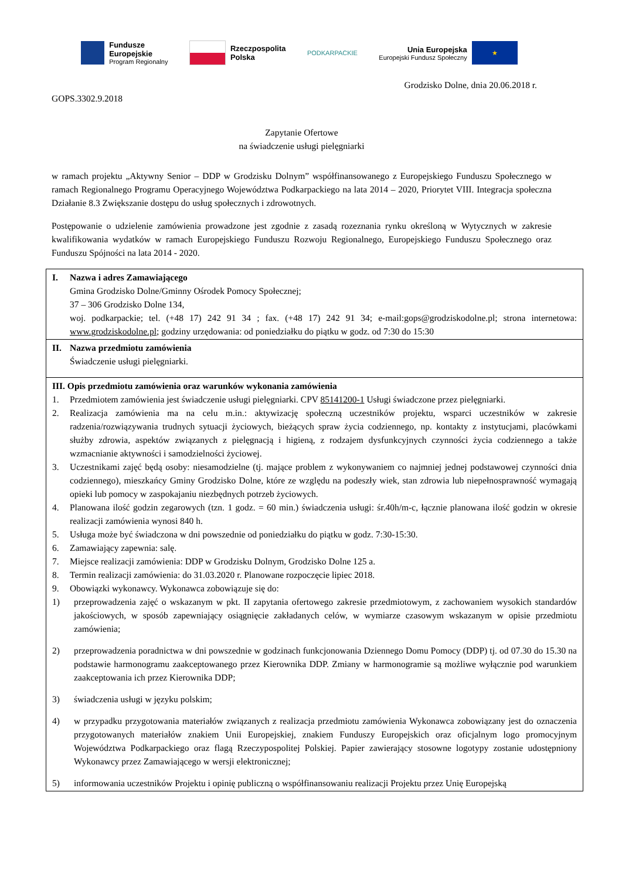Fundusze
Europejskie
Program Regionalny
Rzeczpospolita
Polska
PODKARPACKIE
Unia Europejska
Europejski Fundusz Społeczny
★
Grodzisko Dolne, dnia 20.06.2018 r.
GOPS.3302.9.2018
Zapytanie Ofertowe
na świadczenie usługi pielęgniarki
w ramach projektu „Aktywny Senior – DDP w Grodzisku Dolnym” współfinansowanego z Europejskiego Funduszu Społecznego w ramach Regionalnego Programu Operacyjnego Województwa Podkarpackiego na lata 2014 – 2020, Priorytet VIII. Integracja społeczna Działanie 8.3 Zwiększanie dostępu do usług społecznych i zdrowotnych.
Postępowanie o udzielenie zamówienia prowadzone jest zgodnie z zasadą rozeznania rynku określoną w Wytycznych w zakresie kwalifikowania wydatków w ramach Europejskiego Funduszu Rozwoju Regionalnego, Europejskiego Funduszu Społecznego oraz Funduszu Spójności na lata 2014 - 2020.
| I. Nazwa i adres Zamawiającego Gmina Grodzisko Dolne/Gminny Ośrodek Pomocy Społecznej; 37 – 306 Grodzisko Dolne 134, woj. podkarpackie; tel. (+48 17) 242 91 34 ; fax. (+48 17) 242 91 34; e-mail:gops@grodziskodolne.pl; strona internetowa: www.grodziskodolne.pl ; godziny urzędowania: od poniedziałku do piątku w godz. od 7:30 do 15:30 |
| II. Nazwa przedmiotu zamówienia Świadczenie usługi pielęgniarki. |
| III. Opis przedmiotu zamówienia oraz warunków wykonania zamówienia 1. Przedmiotem zamówienia jest świadczenie usługi pielęgniarki. CPV 85141200-1 Usługi świadczone przez pielęgniarki. 2. Realizacja zamówienia ma na celu m.in.: aktywizację społeczną uczestników projektu, wsparci uczestników w zakresie radzenia/rozwiązywania trudnych sytuacji życiowych, bieżących spraw życia codziennego, np. kontakty z instytucjami, placówkami służby zdrowia, aspektów związanych z pielęgnacją i higieną, z rodzajem dysfunkcyjnych czynności życia codziennego a także wzmacnianie aktywności i samodzielności życiowej. 3. Uczestnikami zajęć będą osoby: niesamodzielne (tj. mające problem z wykonywaniem co najmniej jednej podstawowej czynności dnia codziennego), mieszkańcy Gminy Grodzisko Dolne, które ze względu na podeszły wiek, stan zdrowia lub niepełnosprawność wymagają opieki lub pomocy w zaspokajaniu niezbędnych potrzeb życiowych. 4. Planowana ilość godzin zegarowych (tzn. 1 godz. = 60 min.) świadczenia usługi: śr.40h/m-c, łącznie planowana ilość godzin w okresie realizacji zamówienia wynosi 840 h. 5. Usługa może być świadczona w dni powszednie od poniedziałku do piątku w godz. 7:30-15:30. 6. Zamawiający zapewnia: salę. 7. Miejsce realizacji zamówienia: DDP w Grodzisku Dolnym, Grodzisko Dolne 125 a. 8. Termin realizacji zamówienia: do 31.03.2020 r. Planowane rozpoczęcie lipiec 2018. 9. Obowiązki wykonawcy. Wykonawca zobowiązuje się do: 1) przeprowadzenia zajęć o wskazanym w pkt. II zapytania ofertowego zakresie przedmiotowym, z zachowaniem wysokich standardów jakościowych, w sposób zapewniający osiągnięcie zakładanych celów, w wymiarze czasowym wskazanym w opisie przedmiotu zamówienia; 2) przeprowadzenia poradnictwa w dni powszednie w godzinach funkcjonowania Dziennego Domu Pomocy (DDP) tj. od 07.30 do 15.30 na podstawie harmonogramu zaakceptowanego przez Kierownika DDP. Zmiany w harmonogramie są możliwe wyłącznie pod warunkiem zaakceptowania ich przez Kierownika DDP; 3) świadczenia usługi w języku polskim; 4) w przypadku przygotowania materiałów związanych z realizacja przedmiotu zamówienia Wykonawca zobowiązany jest do oznaczenia przygotowanych materiałów znakiem Unii Europejskiej, znakiem Funduszy Europejskich oraz oficjalnym logo promocyjnym Województwa Podkarpackiego oraz flagą Rzeczypospolitej Polskiej. Papier zawierający stosowne logotypy zostanie udostępniony Wykonawcy przez Zamawiającego w wersji elektronicznej; 5) informowania uczestników Projektu i opinię publiczną o współfinansowaniu realizacji Projektu przez Unię Europejską |